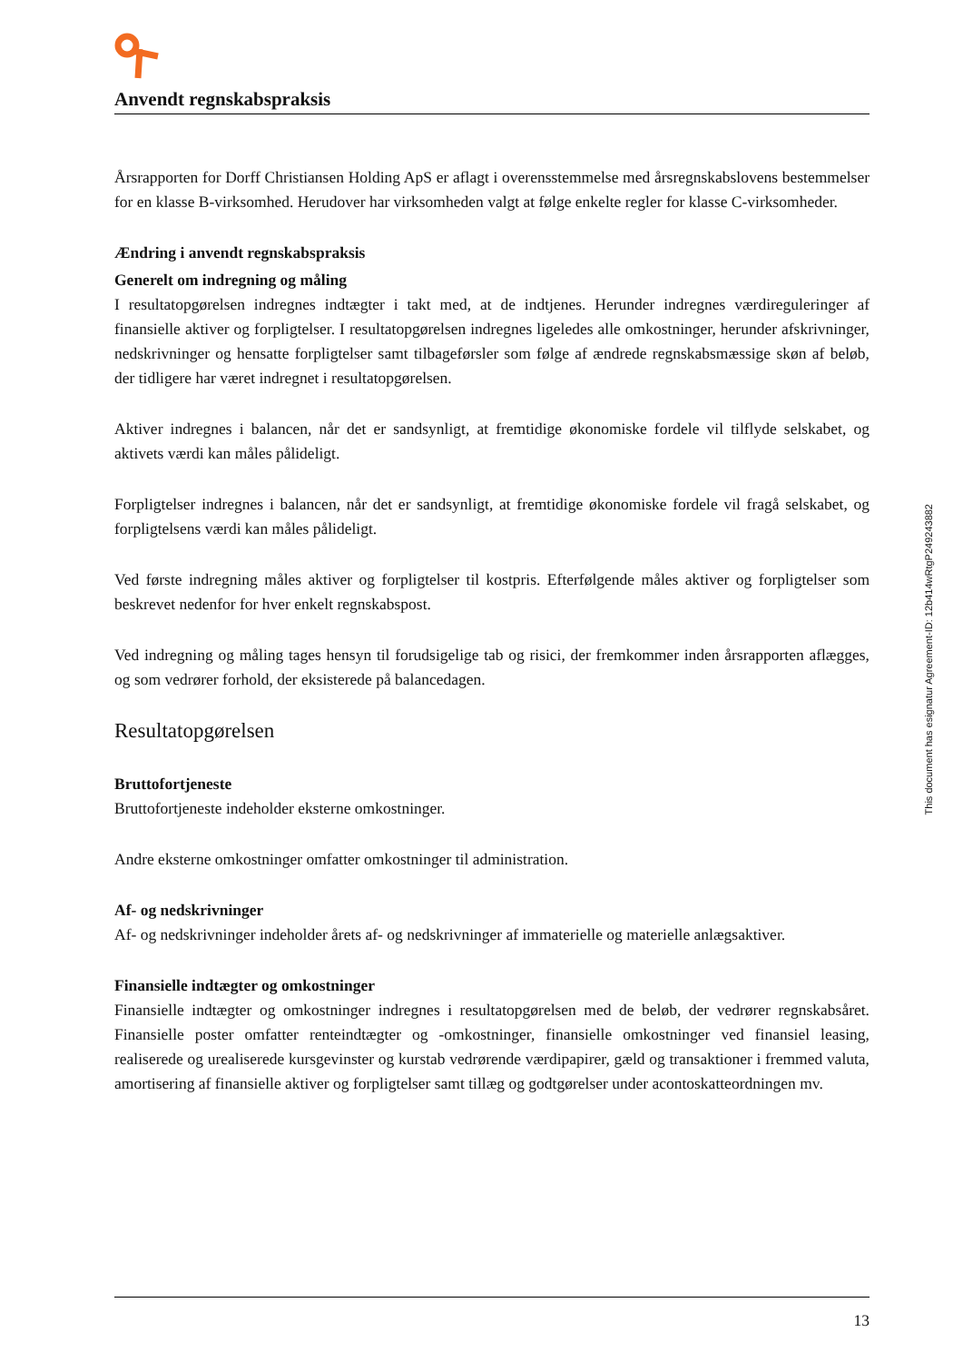Anvendt regnskabspraksis
Årsrapporten for Dorff Christiansen Holding ApS er aflagt i overensstemmelse med årsregnskabslovens bestemmelser for en klasse B-virksomhed. Herudover har virksomheden valgt at følge enkelte regler for klasse C-virksomheder.
Ændring i anvendt regnskabspraksis
Generelt om indregning og måling
I resultatopgørelsen indregnes indtægter i takt med, at de indtjenes. Herunder indregnes værdireguleringer af finansielle aktiver og forpligtelser. I resultatopgørelsen indregnes ligeledes alle omkostninger, herunder afskrivninger, nedskrivninger og hensatte forpligtelser samt tilbageførsler som følge af ændrede regnskabsmæssige skøn af beløb, der tidligere har været indregnet i resultatopgørelsen.
Aktiver indregnes i balancen, når det er sandsynligt, at fremtidige økonomiske fordele vil tilflyde selskabet, og aktivets værdi kan måles pålideligt.
Forpligtelser indregnes i balancen, når det er sandsynligt, at fremtidige økonomiske fordele vil fragå selskabet, og forpligtelsens værdi kan måles pålideligt.
Ved første indregning måles aktiver og forpligtelser til kostpris. Efterfølgende måles aktiver og forpligtelser som beskrevet nedenfor for hver enkelt regnskabspost.
Ved indregning og måling tages hensyn til forudsigelige tab og risici, der fremkommer inden årsrapporten aflægges, og som vedrører forhold, der eksisterede på balancedagen.
Resultatopgørelsen
Bruttofortjeneste
Bruttofortjeneste indeholder eksterne omkostninger.
Andre eksterne omkostninger omfatter omkostninger til administration.
Af- og nedskrivninger
Af- og nedskrivninger indeholder årets af- og nedskrivninger af immaterielle og materielle anlægsaktiver.
Finansielle indtægter og omkostninger
Finansielle indtægter og omkostninger indregnes i resultatopgørelsen med de beløb, der vedrører regnskabsåret. Finansielle poster omfatter renteindtægter og -omkostninger, finansielle omkostninger ved finansiel leasing, realiserede og urealiserede kursgevinster og kurstab vedrørende værdipapirer, gæld og transaktioner i fremmed valuta, amortisering af finansielle aktiver og forpligtelser samt tillæg og godtgørelser under acontoskatteordningen mv.
This document has esignatur Agreement-ID: 12b414wRtgP249243882
13